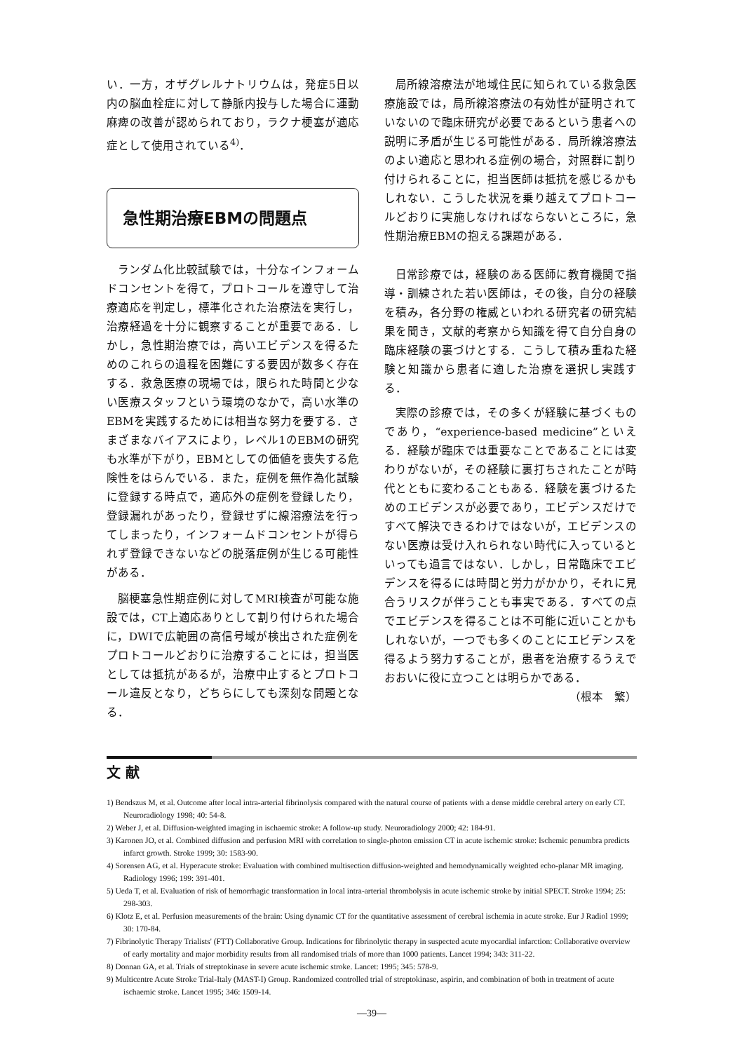い．一方，オザグレルナトリウムは，発症5日以内の脳血栓症に対して静脈内投与した場合に運動麻痺の改善が認められており，ラクナ梗塞が適応症として使用されている<sup>4)</sup>．
急性期治療EBMの問題点
ランダム化比較試験では，十分なインフォームドコンセントを得て，プロトコールを遵守して治療適応を判定し，標準化された治療法を実行し，治療経過を十分に観察することが重要である．しかし，急性期治療では，高いエビデンスを得るためのこれらの過程を困難にする要因が数多く存在する．救急医療の現場では，限られた時間と少ない医療スタッフという環境のなかで，高い水準のEBMを実践するためには相当な努力を要する．さまざまなバイアスにより，レベル1のEBMの研究も水準が下がり，EBMとしての価値を喪失する危険性をはらんでいる．また，症例を無作為化試験に登録する時点で，適応外の症例を登録したり，登録漏れがあったり，登録せずに線溶療法を行ってしまったり，インフォームドコンセントが得られず登録できないなどの脱落症例が生じる可能性がある．
脳梗塞急性期症例に対してMRI検査が可能な施設では，CT上適応ありとして割り付けられた場合に，DWIで広範囲の高信号域が検出された症例をプロトコールどおりに治療することには，担当医としては抵抗があるが，治療中止するとプロトコール違反となり，どちらにしても深刻な問題となる．
局所線溶療法が地域住民に知られている救急医療施設では，局所線溶療法の有効性が証明されていないので臨床研究が必要であるという患者への説明に矛盾が生じる可能性がある．局所線溶療法のよい適応と思われる症例の場合，対照群に割り付けられることに，担当医師は抵抗を感じるかもしれない．こうした状況を乗り越えてプロトコールどおりに実施しなければならないところに，急性期治療EBMの抱える課題がある．
日常診療では，経験のある医師に教育機関で指導・訓練された若い医師は，その後，自分の経験を積み，各分野の権威といわれる研究者の研究結果を聞き，文献的考察から知識を得て自分自身の臨床経験の裏づけとする．こうして積み重ねた経験と知識から患者に適した治療を選択し実践する．
実際の診療では，その多くが経験に基づくものであり，“experience-based medicine”といえる．経験が臨床では重要なことであることには変わりがないが，その経験に裏打ちされたことが時代とともに変わることもある．経験を裏づけるためのエビデンスが必要であり，エビデンスだけですべて解決できるわけではないが，エビデンスのない医療は受け入れられない時代に入っているといっても過言ではない．しかし，日常臨床でエビデンスを得るには時間と労力がかかり，それに見合うリスクが伴うことも事実である．すべての点でエビデンスを得ることは不可能に近いことかもしれないが，一つでも多くのことにエビデンスを得るよう努力することが，患者を治療するうえでおおいに役に立つことは明らかである．
（根本　繁）
文 献
1) Bendszus M, et al. Outcome after local intra-arterial fibrinolysis compared with the natural course of patients with a dense middle cerebral artery on early CT. Neuroradiology 1998; 40: 54-8.
2) Weber J, et al. Diffusion-weighted imaging in ischaemic stroke: A follow-up study. Neuroradiology 2000; 42: 184-91.
3) Karonen JO, et al. Combined diffusion and perfusion MRI with correlation to single-photon emission CT in acute ischemic stroke: Ischemic penumbra predicts infarct growth. Stroke 1999; 30: 1583-90.
4) Sorensen AG, et al. Hyperacute stroke: Evaluation with combined multisection diffusion-weighted and hemodynamically weighted echo-planar MR imaging. Radiology 1996; 199: 391-401.
5) Ueda T, et al. Evaluation of risk of hemorrhagic transformation in local intra-arterial thrombolysis in acute ischemic stroke by initial SPECT. Stroke 1994; 25: 298-303.
6) Klotz E, et al. Perfusion measurements of the brain: Using dynamic CT for the quantitative assessment of cerebral ischemia in acute stroke. Eur J Radiol 1999; 30: 170-84.
7) Fibrinolytic Therapy Trialists' (FTT) Collaborative Group. Indications for fibrinolytic therapy in suspected acute myocardial infarction: Collaborative overview of early mortality and major morbidity results from all randomised trials of more than 1000 patients. Lancet 1994; 343: 311-22.
8) Donnan GA, et al. Trials of streptokinase in severe acute ischemic stroke. Lancet: 1995; 345: 578-9.
9) Multicentre Acute Stroke Trial-Italy (MAST-I) Group. Randomized controlled trial of streptokinase, aspirin, and combination of both in treatment of acute ischaemic stroke. Lancet 1995; 346: 1509-14.
—39—